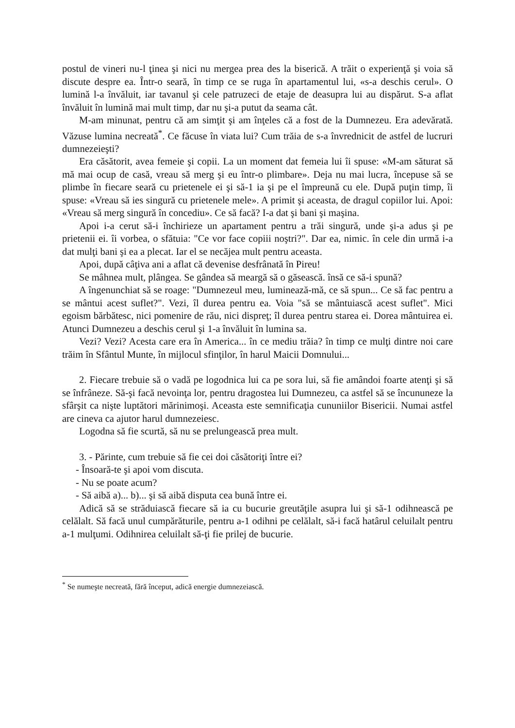postul de vineri nu-l ţinea şi nici nu mergea prea des la biserică. A trăit o experienţă şi voia să discute despre ea. Într-o seară, în timp ce se ruga în apartamentul lui, «s-a deschis cerul». O lumină l-a învăluit, iar tavanul şi cele patruzeci de etaje de deasupra lui au dispărut. S-a aflat învăluit în lumină mai mult timp, dar nu şi-a putut da seama cât.
M-am minunat, pentru că am simţit şi am înţeles că a fost de la Dumnezeu. Era adevărată. Văzuse lumina necreată<sup>*</sup>. Ce făcuse în viata lui? Cum trăia de s-a învrednicit de astfel de lucruri dumnezeieşti?
Era căsătorit, avea femeie şi copii. La un moment dat femeia lui îi spuse: «M-am săturat să mă mai ocup de casă, vreau să merg şi eu într-o plimbare». Deja nu mai lucra, începuse să se plimbe în fiecare seară cu prietenele ei şi să-1 ia şi pe el împreună cu ele. După puţin timp, îi spuse: «Vreau să ies singură cu prietenele mele». A primit şi aceasta, de dragul copiilor lui. Apoi: «Vreau să merg singură în concediu». Ce să facă? I-a dat şi bani şi maşina.
Apoi i-a cerut să-i închirieze un apartament pentru a trăi singură, unde şi-a adus şi pe prietenii ei. îi vorbea, o sfătuia: "Ce vor face copiii noştri?". Dar ea, nimic. în cele din urmă i-a dat mulţi bani şi ea a plecat. Iar el se necăjea mult pentru aceasta.
Apoi, după câţiva ani a aflat că devenise desfrânată în Pireu!
Se mâhnea mult, plângea. Se gândea să meargă să o găsească. însă ce să-i spună?
A îngenunchiat să se roage: "Dumnezeul meu, luminează-mă, ce să spun... Ce să fac pentru a se mântui acest suflet?". Vezi, îl durea pentru ea. Voia "să se mântuiască acest suflet". Mici egoism bărbătesc, nici pomenire de rău, nici dispreţ; îl durea pentru starea ei. Dorea mântuirea ei. Atunci Dumnezeu a deschis cerul şi 1-a învăluit în lumina sa.
Vezi? Vezi? Acesta care era în America... în ce mediu trăia? în timp ce mulţi dintre noi care trăim în Sfântul Munte, în mijlocul sfinţilor, în harul Maicii Domnului...
2. Fiecare trebuie să o vadă pe logodnica lui ca pe sora lui, să fie amândoi foarte atenţi şi să se înfrâneze. Să-şi facă nevoinţa lor, pentru dragostea lui Dumnezeu, ca astfel să se încununeze la sfârşit ca nişte luptători mărinimoşi. Aceasta este semnificaţia cununiilor Bisericii. Numai astfel are cineva ca ajutor harul dumnezeiesc.
Logodna să fie scurtă, să nu se prelungească prea mult.
3. - Părinte, cum trebuie să fie cei doi căsătoriţi între ei?
- Însoară-te şi apoi vom discuta.
- Nu se poate acum?
- Să aibă a)... b)... şi să aibă disputa cea bună între ei.
Adică să se străduiască fiecare să ia cu bucurie greutăţile asupra lui şi să-1 odihnească pe celălalt. Să facă unul cumpărăturile, pentru a-1 odihni pe celălalt, să-i facă hatârul celuilalt pentru a-1 mulţumi. Odihnirea celuilalt să-ţi fie prilej de bucurie.
<sup>*</sup> Se numeşte necreată, fără început, adică energie dumnezeiască.